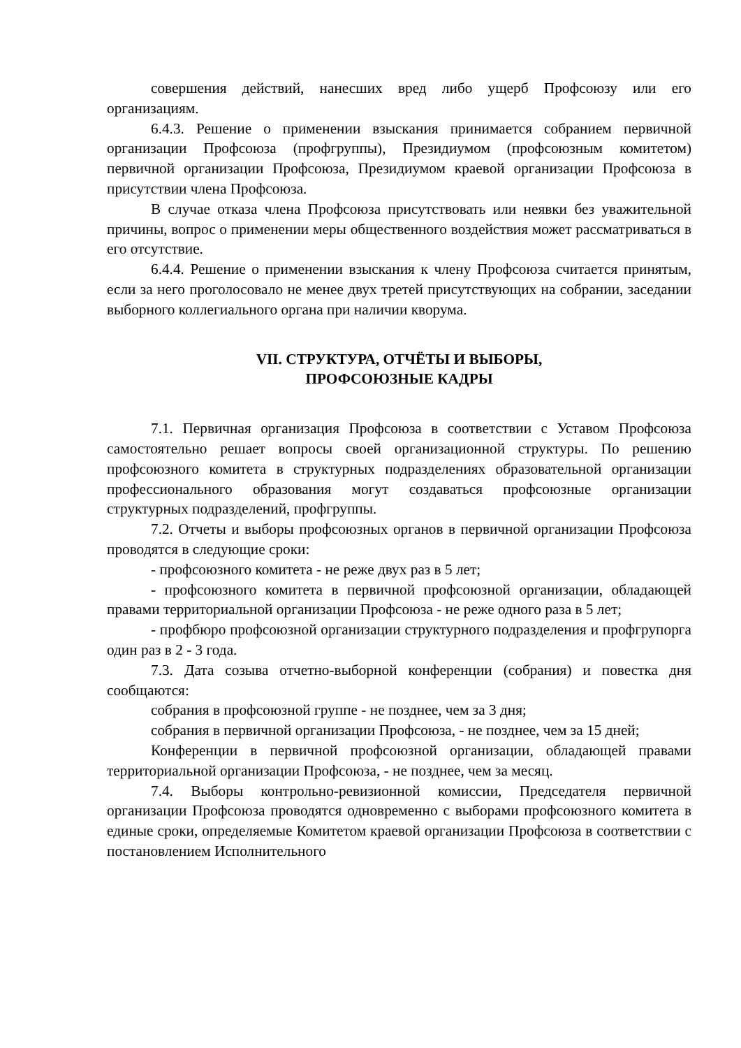совершения действий, нанесших вред либо ущерб Профсоюзу или его организациям.
6.4.3. Решение о применении взыскания принимается собранием первичной организации Профсоюза (профгруппы), Президиумом (профсоюзным комитетом) первичной организации Профсоюза, Президиумом краевой организации Профсоюза в присутствии члена Профсоюза.
В случае отказа члена Профсоюза присутствовать или неявки без уважительной причины, вопрос о применении меры общественного воздействия может рассматриваться в его отсутствие.
6.4.4. Решение о применении взыскания к члену Профсоюза считается принятым, если за него проголосовало не менее двух третей присутствующих на собрании, заседании выборного коллегиального органа при наличии кворума.
VII. СТРУКТУРА, ОТЧЁТЫ И ВЫБОРЫ,
ПРОФСОЮЗНЫЕ КАДРЫ
7.1. Первичная организация Профсоюза в соответствии с Уставом Профсоюза самостоятельно решает вопросы своей организационной структуры. По решению профсоюзного комитета в структурных подразделениях образовательной организации профессионального образования могут создаваться профсоюзные организации структурных подразделений, профгруппы.
7.2. Отчеты и выборы профсоюзных органов в первичной организации Профсоюза проводятся в следующие сроки:
- профсоюзного комитета - не реже двух раз в 5 лет;
- профсоюзного комитета в первичной профсоюзной организации, обладающей правами территориальной организации Профсоюза - не реже одного раза в 5 лет;
- профбюро профсоюзной организации структурного подразделения и профгрупорга один раз в 2 - 3 года.
7.3. Дата созыва отчетно-выборной конференции (собрания) и повестка дня сообщаются:
собрания в профсоюзной группе - не позднее, чем за 3 дня;
собрания в первичной организации Профсоюза, - не позднее, чем за 15 дней;
Конференции в первичной профсоюзной организации, обладающей правами территориальной организации Профсоюза, - не позднее, чем за месяц.
7.4. Выборы контрольно-ревизионной комиссии, Председателя первичной организации Профсоюза проводятся одновременно с выборами профсоюзного комитета в единые сроки, определяемые Комитетом краевой организации Профсоюза в соответствии с постановлением Исполнительного